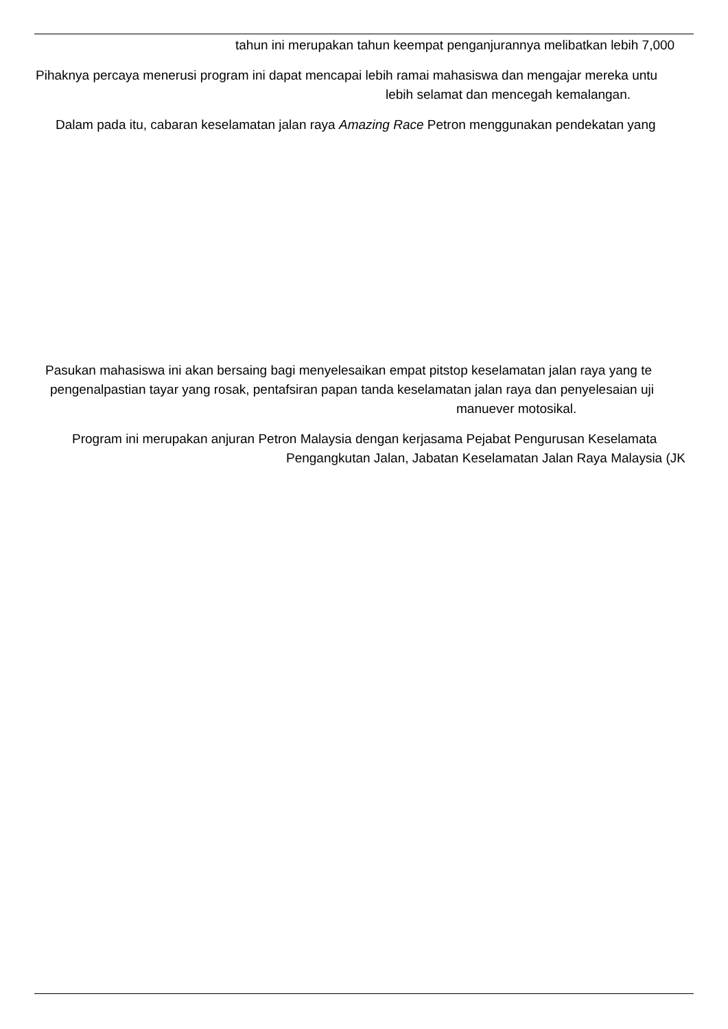tahun ini merupakan tahun keempat penganjurannya melibatkan lebih 7,000
Pihaknya percaya menerusi program ini dapat mencapai lebih ramai mahasiswa dan mengajar mereka untu
lebih selamat dan mencegah kemalangan.
Dalam pada itu, cabaran keselamatan jalan raya Amazing Race Petron menggunakan pendekatan yang
Pasukan mahasiswa ini akan bersaing bagi menyelesaikan empat pitstop keselamatan jalan raya yang te
pengenalpastian tayar yang rosak, pentafsiran papan tanda keselamatan jalan raya dan penyelesaian uji
manuever motosikal.
Program ini merupakan anjuran Petron Malaysia dengan kerjasama Pejabat Pengurusan Keselamata
Pengangkutan Jalan, Jabatan Keselamatan Jalan Raya Malaysia (JK